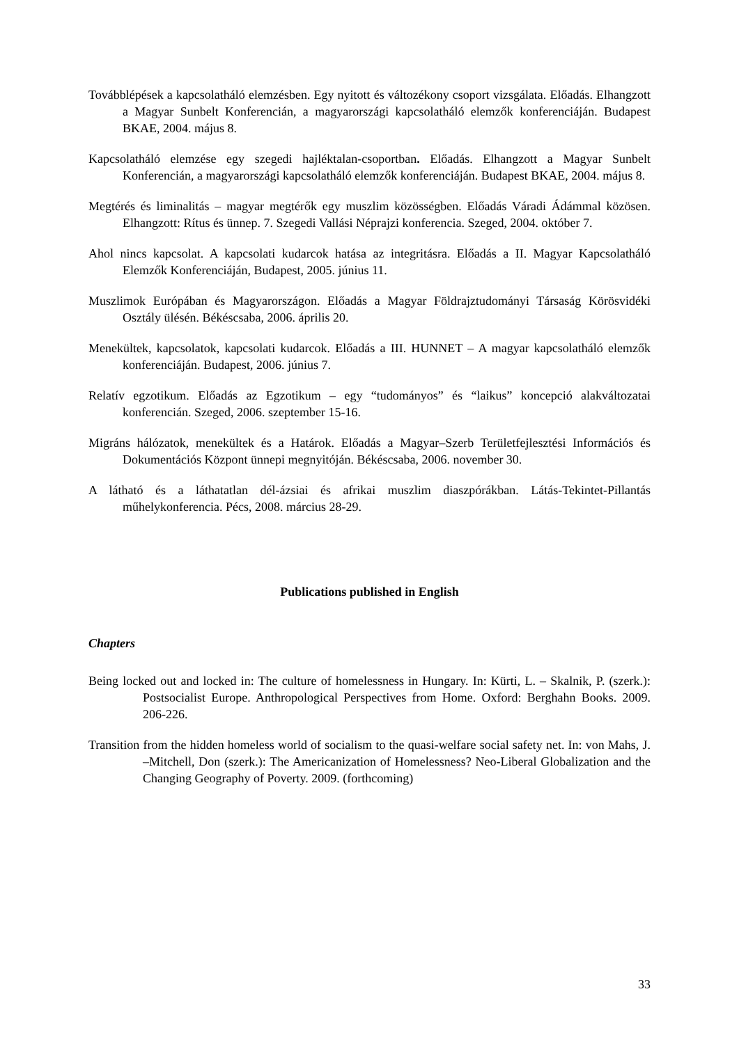Továbblépések a kapcsolatháló elemzésben. Egy nyitott és változékony csoport vizsgálata. Előadás. Elhangzott a Magyar Sunbelt Konferencián, a magyarországi kapcsolatháló elemzők konferenciáján. Budapest BKAE, 2004. május 8.
Kapcsolatháló elemzése egy szegedi hajléktalan-csoportban. Előadás. Elhangzott a Magyar Sunbelt Konferencián, a magyarországi kapcsolatháló elemzők konferenciáján. Budapest BKAE, 2004. május 8.
Megtérés és liminalitás – magyar megtérők egy muszlim közösségben. Előadás Váradi Ádámmal közösen. Elhangzott: Rítus és ünnep. 7. Szegedi Vallási Néprajzi konferencia. Szeged, 2004. október 7.
Ahol nincs kapcsolat. A kapcsolati kudarcok hatása az integritásra. Előadás a II. Magyar Kapcsolatháló Elemzők Konferenciáján, Budapest, 2005. június 11.
Muszlimok Európában és Magyarországon. Előadás a Magyar Földrajztudományi Társaság Körösvidéki Osztály ülésén. Békéscsaba, 2006. április 20.
Menekültek, kapcsolatok, kapcsolati kudarcok. Előadás a III. HUNNET – A magyar kapcsolatháló elemzők konferenciáján. Budapest, 2006. június 7.
Relatív egzotikum. Előadás az Egzotikum – egy “tudományos” és “laikus” koncepció alakváltozatai konferencián. Szeged, 2006. szeptember 15-16.
Migráns hálózatok, menekültek és a Határok. Előadás a Magyar–Szerb Területfejlesztési Információs és Dokumentációs Központ ünnepi megnyitóján. Békéscsaba, 2006. november 30.
A látható és a láthatatlan dél-ázsiai és afrikai muszlim diaszpórákban. Látás-Tekintet-Pillantás műhelykonferencia. Pécs, 2008. március 28-29.
Publications published in English
Chapters
Being locked out and locked in: The culture of homelessness in Hungary. In: Kürti, L. – Skalnik, P. (szerk.): Postsocialist Europe. Anthropological Perspectives from Home. Oxford: Berghahn Books. 2009. 206-226.
Transition from the hidden homeless world of socialism to the quasi-welfare social safety net. In: von Mahs, J. –Mitchell, Don (szerk.): The Americanization of Homelessness? Neo-Liberal Globalization and the Changing Geography of Poverty. 2009. (forthcoming)
33